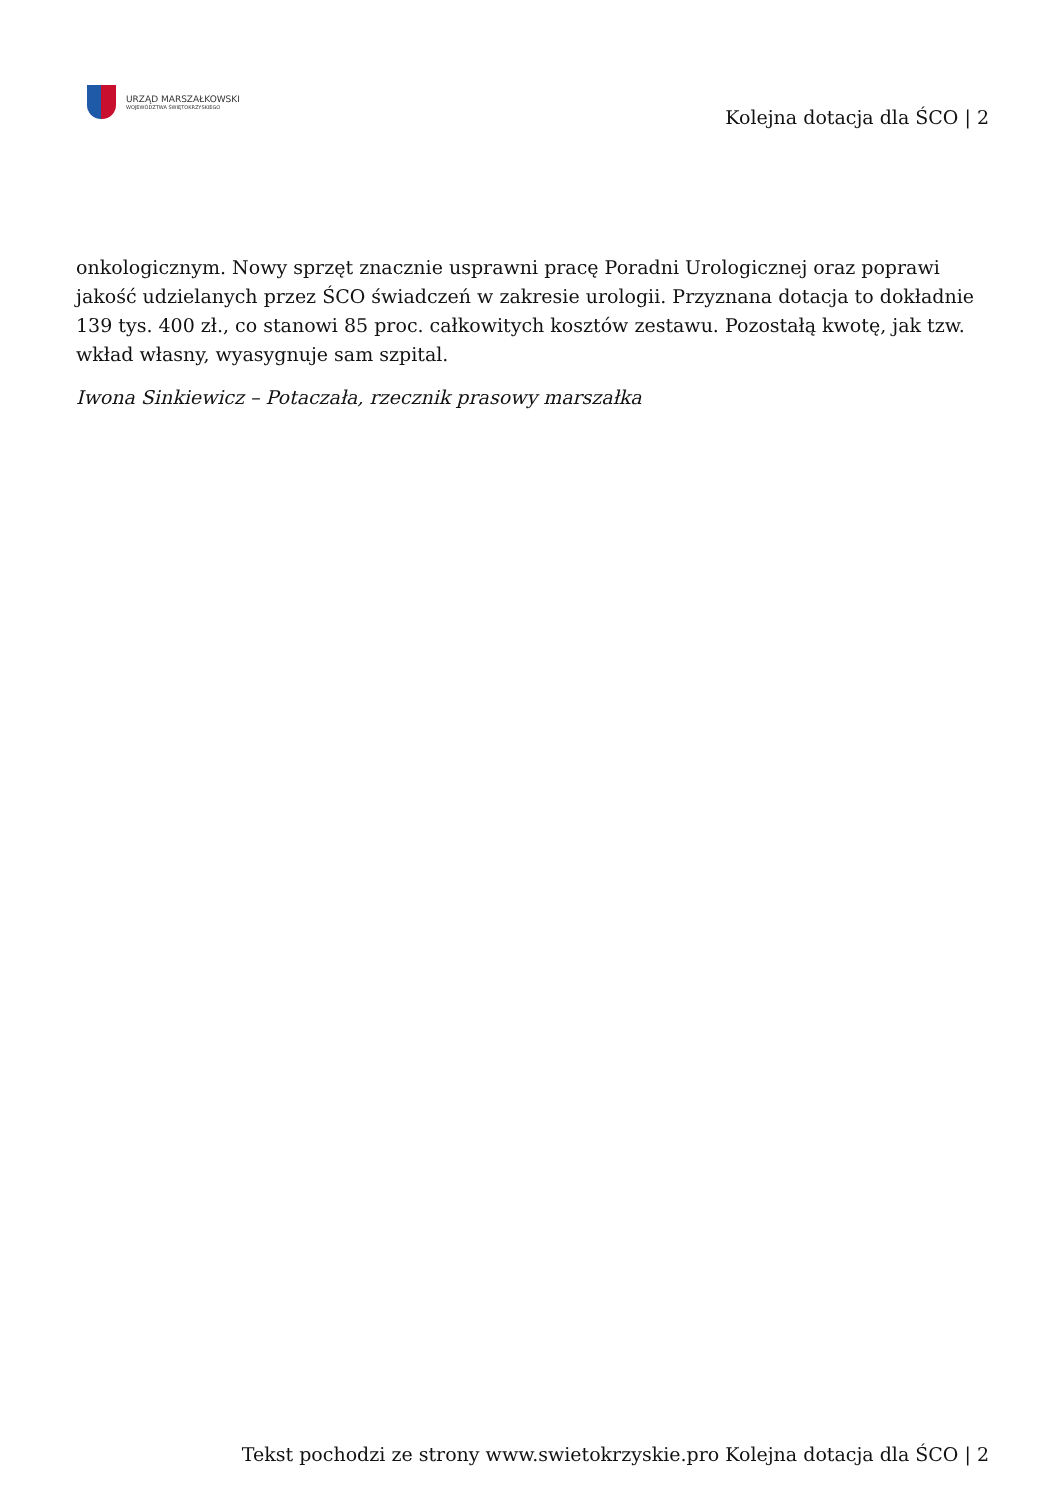URZĄD MARSZAŁKOWSKI
WOJEWÓDZTWA ŚWIĘTOKRZYSKIEGO
Kolejna dotacja dla ŚCO | 2
onkologicznym. Nowy sprzęt znacznie usprawni pracę Poradni Urologicznej oraz poprawi jakość udzielanych przez ŚCO świadczeń w zakresie urologii. Przyznana dotacja to dokładnie 139 tys. 400 zł., co stanowi 85 proc. całkowitych kosztów zestawu. Pozostałą kwotę, jak tzw. wkład własny, wyasygnuje sam szpital.
Iwona Sinkiewicz – Potaczała, rzecznik prasowy marszałka
Tekst pochodzi ze strony www.swietokrzyskie.pro Kolejna dotacja dla ŚCO | 2